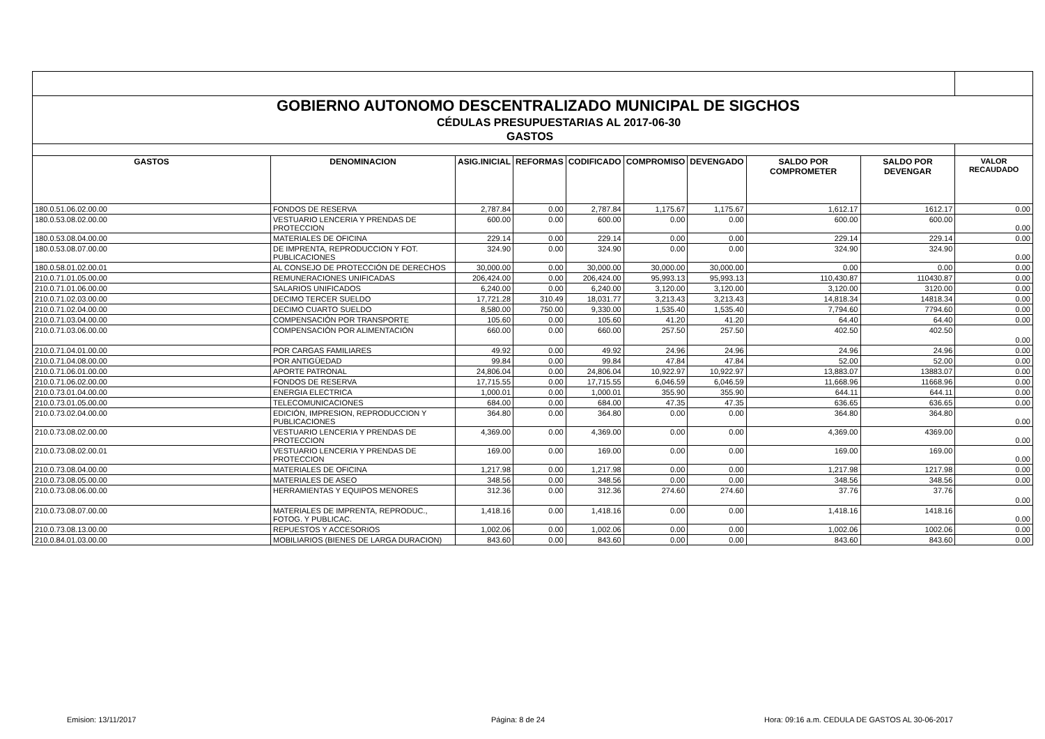| GOBIERNO AUTONOMO DESCENTRALIZADO MUNICIPAL DE SIGCHOS | | | | | | | | | |
| CÉDULAS PRESUPUESTARIAS AL 2017-06-30 | | | | | | | | | |
| GASTOS | | | | | | | | | |
| GASTOS | DENOMINACION | ASIG.INICIAL | REFORMAS | CODIFICADO | COMPROMISO | DEVENGADO | SALDO POR COMPROMETER | SALDO POR DEVENGAR | VALOR RECAUDADO |
| 180.0.51.06.02.00.00 | FONDOS DE RESERVA | 2,787.84 | 0.00 | 2,787.84 | 1,175.67 | 1,175.67 | 1,612.17 | 1612.17 | 0.00 |
| 180.0.53.08.02.00.00 | VESTUARIO LENCERIA Y PRENDAS DE PROTECCION | 600.00 | 0.00 | 600.00 | 0.00 | 0.00 | 600.00 | 600.00 | 0.00 |
| 180.0.53.08.04.00.00 | MATERIALES DE OFICINA | 229.14 | 0.00 | 229.14 | 0.00 | 0.00 | 229.14 | 229.14 | 0.00 |
| 180.0.53.08.07.00.00 | DE IMPRENTA, REPRODUCCION Y FOT. PUBLICACIONES | 324.90 | 0.00 | 324.90 | 0.00 | 0.00 | 324.90 | 324.90 | 0.00 |
| 180.0.58.01.02.00.01 | AL CONSEJO DE PROTECCIÓN DE DERECHOS | 30,000.00 | 0.00 | 30,000.00 | 30,000.00 | 30,000.00 | 0.00 | 0.00 | 0.00 |
| 210.0.71.01.05.00.00 | REMUNERACIONES UNIFICADAS | 206,424.00 | 0.00 | 206,424.00 | 95,993.13 | 95,993.13 | 110,430.87 | 110430.87 | 0.00 |
| 210.0.71.01.06.00.00 | SALARIOS UNIFICADOS | 6,240.00 | 0.00 | 6,240.00 | 3,120.00 | 3,120.00 | 3,120.00 | 3120.00 | 0.00 |
| 210.0.71.02.03.00.00 | DECIMO TERCER SUELDO | 17,721.28 | 310.49 | 18,031.77 | 3,213.43 | 3,213.43 | 14,818.34 | 14818.34 | 0.00 |
| 210.0.71.02.04.00.00 | DECIMO CUARTO SUELDO | 8,580.00 | 750.00 | 9,330.00 | 1,535.40 | 1,535.40 | 7,794.60 | 7794.60 | 0.00 |
| 210.0.71.03.04.00.00 | COMPENSACIÓN POR TRANSPORTE | 105.60 | 0.00 | 105.60 | 41.20 | 41.20 | 64.40 | 64.40 | 0.00 |
| 210.0.71.03.06.00.00 | COMPENSACIÓN POR ALIMENTACIÓN | 660.00 | 0.00 | 660.00 | 257.50 | 257.50 | 402.50 | 402.50 | 0.00 |
| 210.0.71.04.01.00.00 | POR CARGAS FAMILIARES | 49.92 | 0.00 | 49.92 | 24.96 | 24.96 | 24.96 | 24.96 | 0.00 |
| 210.0.71.04.08.00.00 | POR ANTIGÜEDAD | 99.84 | 0.00 | 99.84 | 47.84 | 47.84 | 52.00 | 52.00 | 0.00 |
| 210.0.71.06.01.00.00 | APORTE PATRONAL | 24,806.04 | 0.00 | 24,806.04 | 10,922.97 | 10,922.97 | 13,883.07 | 13883.07 | 0.00 |
| 210.0.71.06.02.00.00 | FONDOS DE RESERVA | 17,715.55 | 0.00 | 17,715.55 | 6,046.59 | 6,046.59 | 11,668.96 | 11668.96 | 0.00 |
| 210.0.73.01.04.00.00 | ENERGIA ELECTRICA | 1,000.01 | 0.00 | 1,000.01 | 355.90 | 355.90 | 644.11 | 644.11 | 0.00 |
| 210.0.73.01.05.00.00 | TELECOMUNICACIONES | 684.00 | 0.00 | 684.00 | 47.35 | 47.35 | 636.65 | 636.65 | 0.00 |
| 210.0.73.02.04.00.00 | EDICIÓN, IMPRESION, REPRODUCCION Y PUBLICACIONES | 364.80 | 0.00 | 364.80 | 0.00 | 0.00 | 364.80 | 364.80 | 0.00 |
| 210.0.73.08.02.00.00 | VESTUARIO LENCERIA Y PRENDAS DE PROTECCION | 4,369.00 | 0.00 | 4,369.00 | 0.00 | 0.00 | 4,369.00 | 4369.00 | 0.00 |
| 210.0.73.08.02.00.01 | VESTUARIO LENCERIA Y PRENDAS DE PROTECCION | 169.00 | 0.00 | 169.00 | 0.00 | 0.00 | 169.00 | 169.00 | 0.00 |
| 210.0.73.08.04.00.00 | MATERIALES DE OFICINA | 1,217.98 | 0.00 | 1,217.98 | 0.00 | 0.00 | 1,217.98 | 1217.98 | 0.00 |
| 210.0.73.08.05.00.00 | MATERIALES DE ASEO | 348.56 | 0.00 | 348.56 | 0.00 | 0.00 | 348.56 | 348.56 | 0.00 |
| 210.0.73.08.06.00.00 | HERRAMIENTAS Y EQUIPOS MENORES | 312.36 | 0.00 | 312.36 | 274.60 | 274.60 | 37.76 | 37.76 | 0.00 |
| 210.0.73.08.07.00.00 | MATERIALES DE IMPRENTA, REPRODUC., FOTOG. Y PUBLICAC. | 1,418.16 | 0.00 | 1,418.16 | 0.00 | 0.00 | 1,418.16 | 1418.16 | 0.00 |
| 210.0.73.08.13.00.00 | REPUESTOS Y ACCESORIOS | 1,002.06 | 0.00 | 1,002.06 | 0.00 | 0.00 | 1,002.06 | 1002.06 | 0.00 |
| 210.0.84.01.03.00.00 | MOBILIARIOS (BIENES DE LARGA DURACION) | 843.60 | 0.00 | 843.60 | 0.00 | 0.00 | 843.60 | 843.60 | 0.00 |
Emision: 13/11/2017 Página: 8 de 24
Hora: 09:16 a.m. CEDULA DE GASTOS AL 30-06-2017